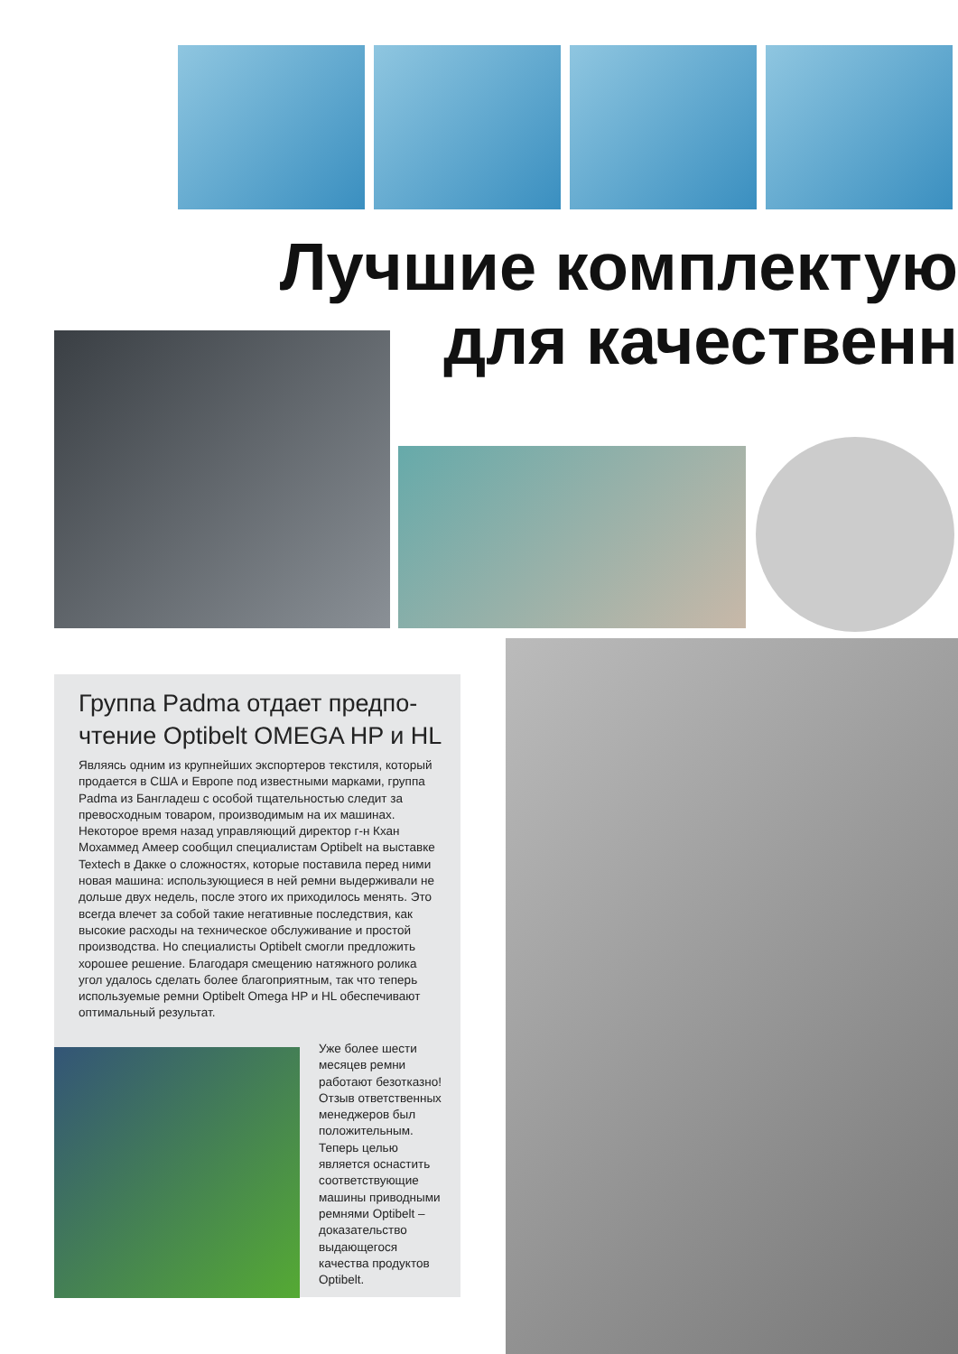Лучшие комплектую
для качественн
Группа Padma отдает предпо-
чтение Optibelt OMEGA HP и HL
Являясь одним из крупнейших экспортеров текстиля, который продается в США и Европе под известными марками, группа Padma из Бангладеш с особой тщательностью следит за превосходным товаром, производимым на их машинах. Некоторое время назад управляющий директор г-н Кхан Мохаммед Амеер сообщил специалистам Optibelt на выставке Textech в Дакке о сложностях, которые поставила перед ними новая машина: использующиеся в ней ремни выдерживали не дольше двух недель, после этого их приходилось менять. Это всегда влечет за собой такие негативные последствия, как высокие расходы на техническое обслуживание и простой производства. Но специалисты Optibelt смогли предложить хорошее решение. Благодаря смещению натяжного ролика угол удалось сделать более благоприятным, так что теперь используемые ремни Optibelt Omega HP и HL обеспечивают оптимальный результат.
Уже более шести месяцев ремни работают безотказно! Отзыв ответственных менеджеров был положительным. Теперь целью является оснастить соответствующие машины приводными ремнями Optibelt – доказательство выдающегося качества продуктов Optibelt.